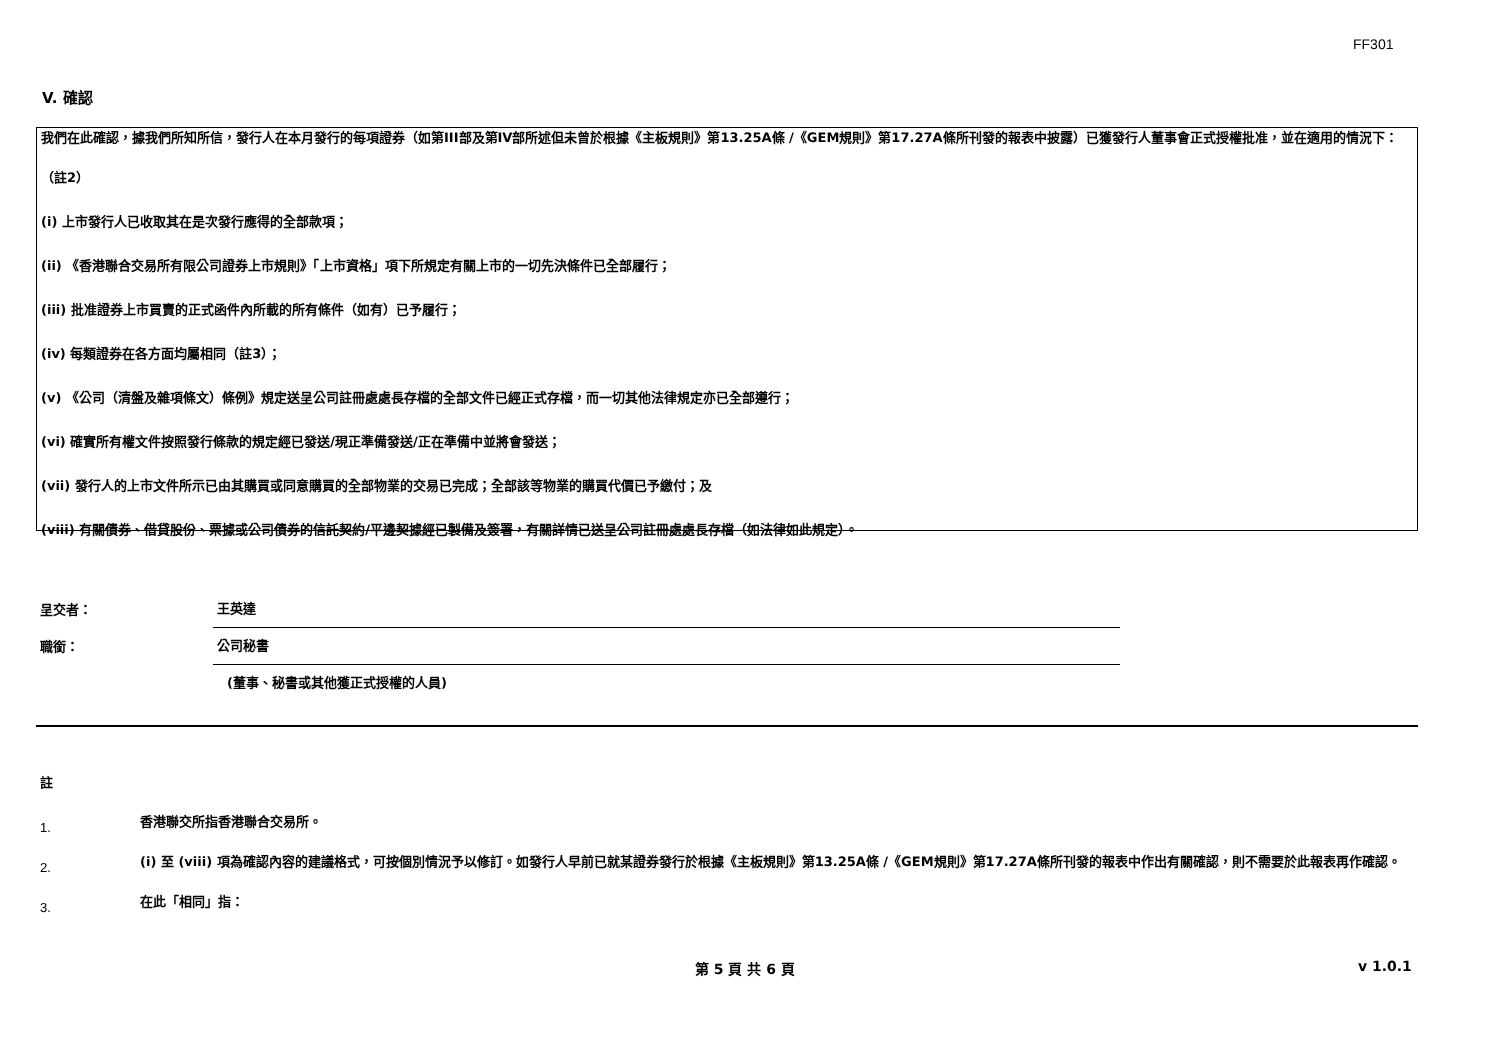FF301
V. 確認
我們在此確認，據我們所知所信，發行人在本月發行的每項證券（如第III部及第IV部所述但未曾於根據《主板規則》第13.25A條 /《GEM規則》第17.27A條所刊發的報表中披露）已獲發行人董事會正式授權批准，並在適用的情況下：
（註2）
(i) 上市發行人已收取其在是次發行應得的全部款項；
(ii) 《香港聯合交易所有限公司證券上市規則》「上市資格」項下所規定有關上市的一切先決條件已全部履行；
(iii) 批准證券上市買賣的正式函件內所載的所有條件（如有）已予履行；
(iv) 每類證券在各方面均屬相同（註3）；
(v) 《公司（清盤及雜項條文）條例》規定送呈公司註冊處處長存檔的全部文件已經正式存檔，而一切其他法律規定亦已全部遵行；
(vi) 確實所有權文件按照發行條款的規定經已發送/現正準備發送/正在準備中並將會發送；
(vii) 發行人的上市文件所示已由其購買或同意購買的全部物業的交易已完成；全部該等物業的購買代價已予繳付；及
(viii) 有關債券、借貸股份、票據或公司債券的信託契約/平邊契據經已製備及簽署，有關詳情已送呈公司註冊處處長存檔（如法律如此規定）。
呈交者： 王英達
職銜： 公司秘書
(董事、秘書或其他獲正式授權的人員)
註
1. 香港聯交所指香港聯合交易所。
2. (i) 至 (viii) 項為確認內容的建議格式，可按個別情況予以修訂。如發行人早前已就某證券發行於根據《主板規則》第13.25A條 /《GEM規則》第17.27A條所刊發的報表中作出有關確認，則不需要於此報表再作確認。
3. 在此「相同」指：
第 5 頁 共 6 頁 v 1.0.1